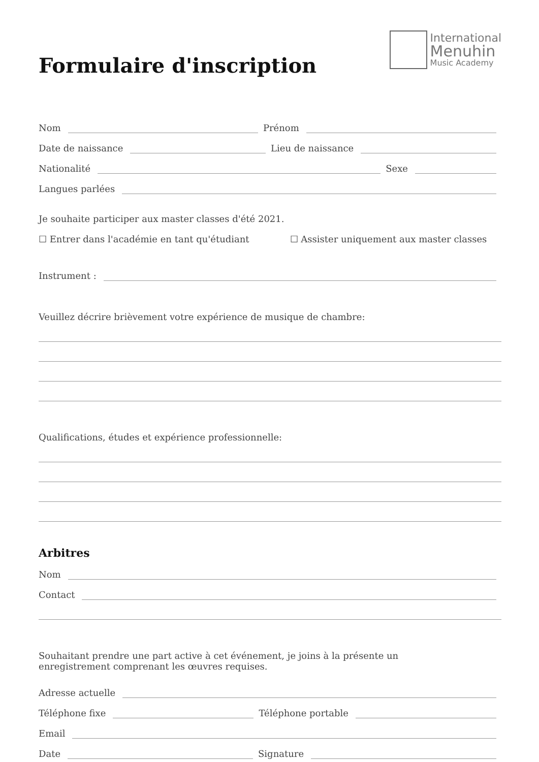International
Menuhin
Music Academy
Formulaire d'inscription
Nom Prénom
Date de naissance Lieu de naissance
Nationalité Sexe
Langues parlées
Je souhaite participer aux master classes d'été 2021.
☐ Entrer dans l'académie en tant qu'étudiant ☐ Assister uniquement aux master classes
Instrument :
Veuillez décrire brièvement votre expérience de musique de chambre:
Qualifications, études et expérience professionnelle:
Arbitres
Nom
Contact
Souhaitant prendre une part active à cet événement, je joins à la présente un
enregistrement comprenant les œuvres requises.
Adresse actuelle
Téléphone fixe Téléphone portable
Email
Date Signature